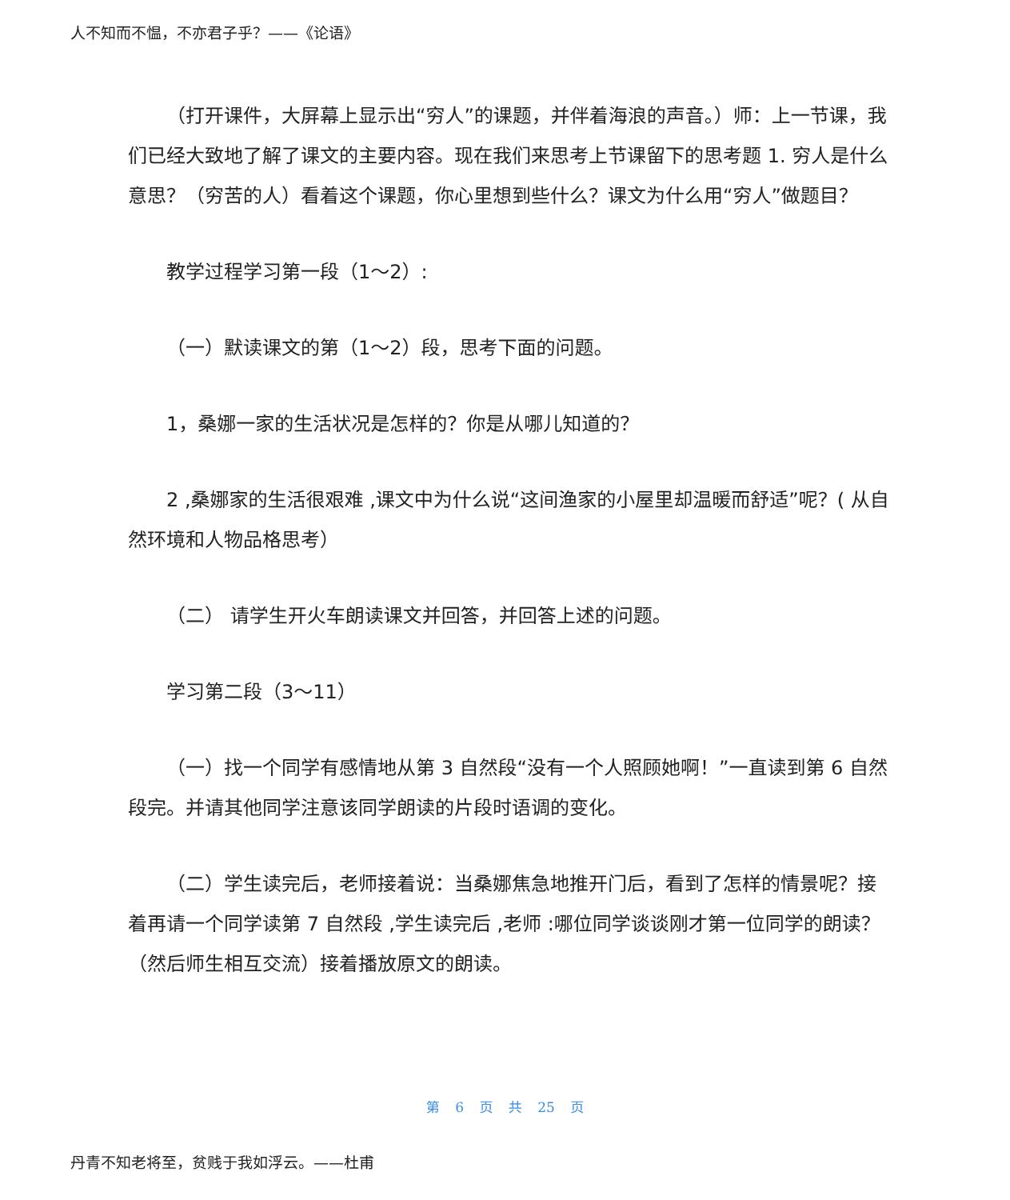人不知而不愠，不亦君子乎？——《论语》
（打开课件，大屏幕上显示出“穷人”的课题，并伴着海浪的声音。）师：上一节课，我们已经大致地了解了课文的主要内容。现在我们来思考上节课留下的思考题 1. 穷人是什么意思？（穷苦的人）看着这个课题，你心里想到些什么？课文为什么用“穷人”做题目？
教学过程学习第一段（1～2）:
（一）默读课文的第（1～2）段，思考下面的问题。
1，桑娜一家的生活状况是怎样的？你是从哪儿知道的？
2 ,桑娜家的生活很艰难 ,课文中为什么说“这间渔家的小屋里却温暖而舒适”呢？( 从自然环境和人物品格思考）
（二） 请学生开火车朗读课文并回答，并回答上述的问题。
学习第二段（3～11）
（一）找一个同学有感情地从第 3 自然段“没有一个人照顾她啊！”一直读到第 6 自然段完。并请其他同学注意该同学朗读的片段时语调的变化。
（二）学生读完后，老师接着说：当桑娜焦急地推开门后，看到了怎样的情景呢？接着再请一个同学读第 7 自然段 ,学生读完后 ,老师 :哪位同学谈谈刚才第一位同学的朗读？（然后师生相互交流）接着播放原文的朗读。
第 6 页 共 25 页
丹青不知老将至，贫贱于我如浮云。——杜甫